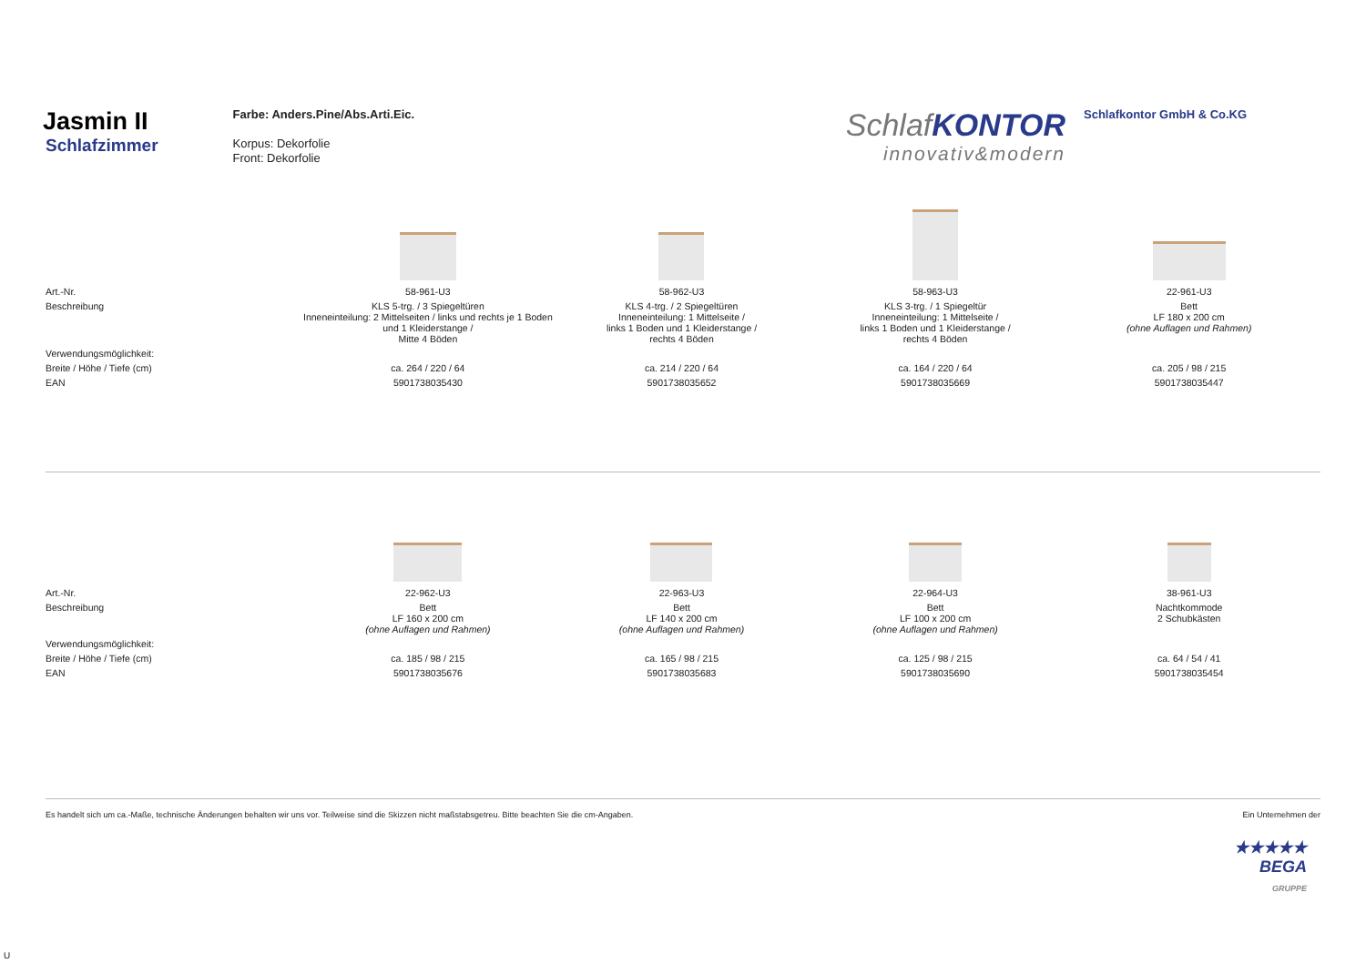Jasmin II
Schlafzimmer
Farbe: Anders.Pine/Abs.Arti.Eic.
Korpus: Dekorfolie
Front: Dekorfolie
SchlafKONTOR
innovativ&modern
Schlafkontor GmbH & Co.KG
| Art.-Nr. | 58-961-U3 | 58-962-U3 | 58-963-U3 | 22-961-U3 |
| Beschreibung | KLS 5-trg. / 3 Spiegeltüren Inneneinteilung: 2 Mittelseiten / links und rechts je 1 Boden und 1 Kleiderstange / Mitte 4 Böden | KLS 4-trg. / 2 Spiegeltüren Inneneinteilung: 1 Mittelseite / links 1 Boden und 1 Kleiderstange / rechts 4 Böden | KLS 3-trg. / 1 Spiegeltür Inneneinteilung: 1 Mittelseite / links 1 Boden und 1 Kleiderstange / rechts 4 Böden | Bett LF 180 x 200 cm (ohne Auflagen und Rahmen) |
| Verwendungsmöglichkeit: | | | | |
| Breite / Höhe / Tiefe (cm) | ca. 264 / 220 / 64 | ca. 214 / 220 / 64 | ca. 164 / 220 / 64 | ca. 205 / 98 / 215 |
| EAN | 5901738035430 | 5901738035652 | 5901738035669 | 5901738035447 |
| Art.-Nr. | 22-962-U3 | 22-963-U3 | 22-964-U3 | 38-961-U3 |
| Beschreibung | Bett LF 160 x 200 cm (ohne Auflagen und Rahmen) | Bett LF 140 x 200 cm (ohne Auflagen und Rahmen) | Bett LF 100 x 200 cm (ohne Auflagen und Rahmen) | Nachtkommode 2 Schubkästen |
| Verwendungsmöglichkeit: | | | | |
| Breite / Höhe / Tiefe (cm) | ca. 185 / 98 / 215 | ca. 165 / 98 / 215 | ca. 125 / 98 / 215 | ca. 64 / 54 / 41 |
| EAN | 5901738035676 | 5901738035683 | 5901738035690 | 5901738035454 |
Es handelt sich um ca.-Maße, technische Änderungen behalten wir uns vor. Teilweise sind die Skizzen nicht maßstabsgetreu. Bitte beachten Sie die cm-Angaben. Ein Unternehmen der
★★★★★
BEGA
GRUPPE
U